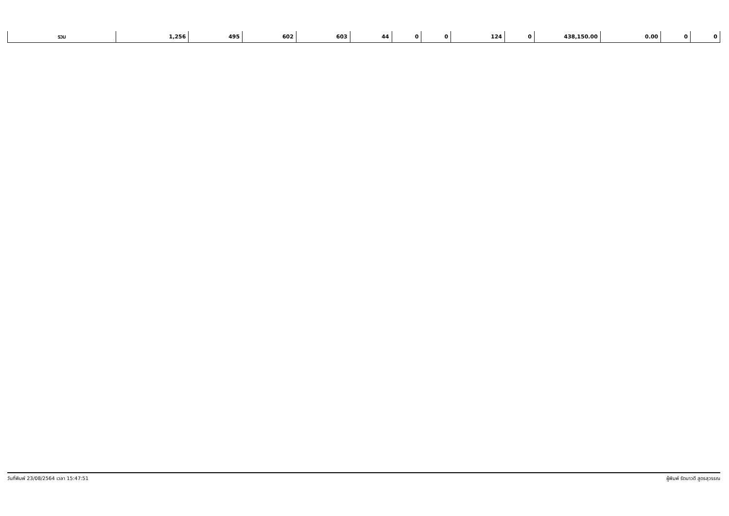| รวม | 1,256 | 495 | 602 | 603 | 44 | 0 | 0 | 124 | 0 | 438,150.00 | 0.00 | 0 | 0 |
วันที่พิมพ์ 23/08/2564 เวลา 15:47:51 ผู้พิมพ์ รัตนาวดี สูตรสุวรรณ